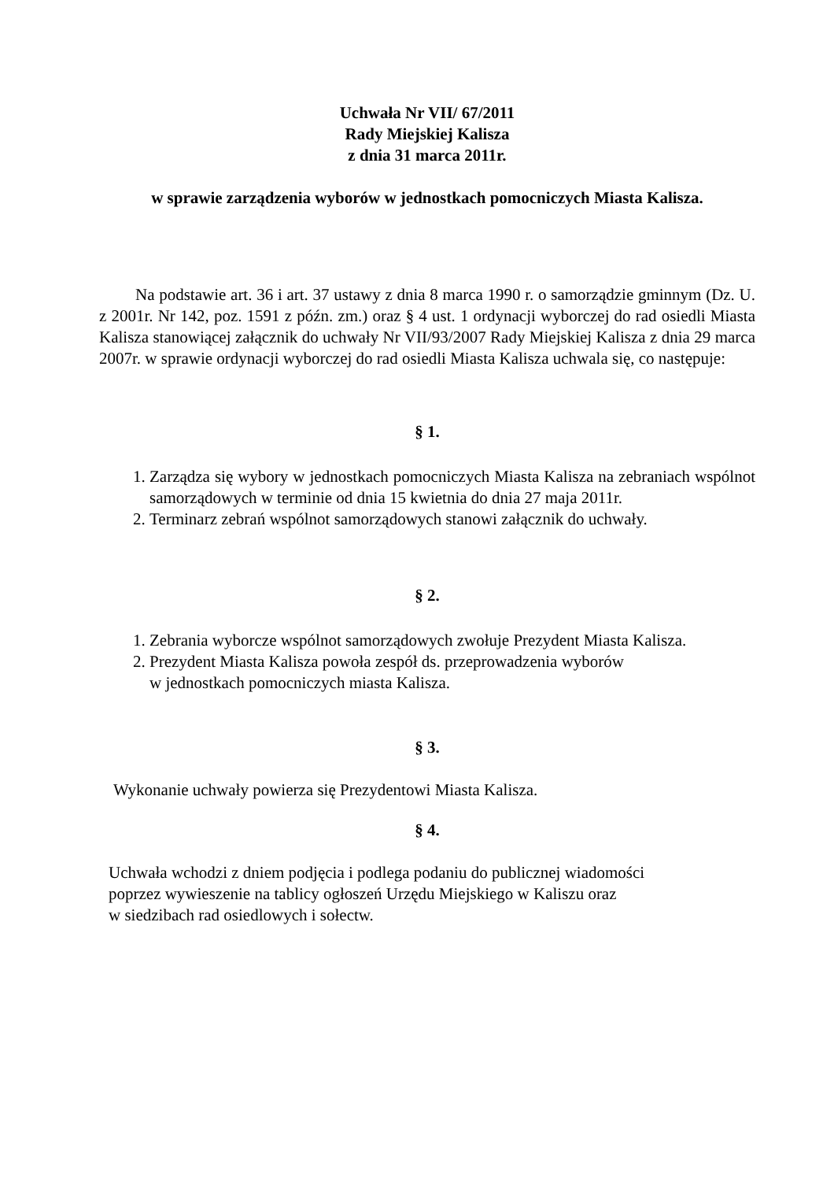Uchwała Nr VII/ 67/2011
Rady Miejskiej Kalisza
z dnia 31 marca 2011r.
w sprawie zarządzenia wyborów w jednostkach pomocniczych Miasta Kalisza.
Na podstawie art. 36 i art. 37 ustawy z dnia 8 marca 1990 r. o samorządzie gminnym (Dz. U. z 2001r. Nr 142, poz. 1591 z późn. zm.) oraz § 4 ust. 1 ordynacji wyborczej do rad osiedli Miasta Kalisza stanowiącej załącznik do uchwały Nr VII/93/2007 Rady Miejskiej Kalisza z dnia 29 marca 2007r. w sprawie ordynacji wyborczej do rad osiedli Miasta Kalisza uchwala się, co następuje:
§ 1.
1. Zarządza się wybory w jednostkach pomocniczych Miasta Kalisza na zebraniach wspólnot samorządowych w terminie od dnia 15 kwietnia do dnia 27 maja 2011r.
2. Terminarz zebrań wspólnot samorządowych stanowi załącznik do uchwały.
§ 2.
1. Zebrania wyborcze wspólnot samorządowych zwołuje Prezydent Miasta Kalisza.
2. Prezydent Miasta Kalisza powoła zespół ds. przeprowadzenia wyborów
w jednostkach pomocniczych miasta Kalisza.
§ 3.
Wykonanie uchwały powierza się Prezydentowi Miasta Kalisza.
§ 4.
Uchwała wchodzi z dniem podjęcia i podlega podaniu do publicznej wiadomości
poprzez wywieszenie na tablicy ogłoszeń Urzędu Miejskiego w Kaliszu oraz
w siedzibach rad osiedlowych i sołectw.